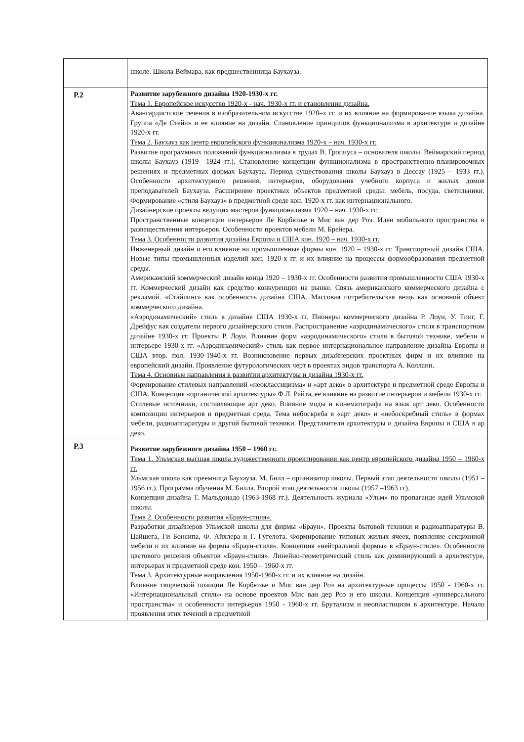| | школе. Школа Веймара, как предшественница Баухауза. |
| Р.2 | Развитие зарубежного дизайна 1920-1930-х гг. Тема 1. Европейское искусство 1920-х - нач. 1930-х гг. и становление дизайна. Авангардистские течения в изобразительном искусстве 1920–х гг. и их влияние на формирование языка дизайна. Группа «Де Стейл» и ее влияние на дизайн. Становление принципов функционализма в архитектуре и дизайне 1920-х гг. Тема 2. Баухауз как центр европейского функционализма 1920-х – нач. 1930-х гг. Развитие программных положений функционализма в трудах В. Гропиуса – основателя школы. Веймарский период школы Баухауз (1919 –1924 гг.). Становление концепции функционализма в пространственно-планировочных решениях и предметных формах Баухауза. Период существования школы Баухауз в Дессау (1925 – 1933 гг.). Особенности архитектурного решения, интерьеров, оборудования учебного корпуса и жилых домов преподавателей Баухауза. Расширение проектных объектов предметной среды: мебель, посуда, светильники. Формирование «стиля Баухауз» в предметной среде кон. 1920-х гг. как интернационального. Дизайнерские проекты ведущих мастеров функционализма 1920 – нач. 1930-х гг. Пространственные концепции интерьеров Ле Корбюзье и Мис ван дер Роэ. Идеи мобильного пространства и развеществления интерьеров. Особенности проектов мебели М. Брейера. Тема 3. Особенности развития дизайна Европы и США кон. 1920 – нач. 1930-х гг. Инженерный дизайн и его влияние на промышленные формы кон. 1920 – 1930-х гг. Транспортный дизайн США. Новые типы промышленных изделий кон. 1920-х гг. и их влияние на процессы формообразования предметной среды. Американский коммерческий дизайн конца 1920 – 1930-х гг. Особенности развития промышленности США 1930-х гг. Коммерческий дизайн как средство конкуренции на рынке. Связь американского коммерческого дизайна с рекламой. «Стайлинг» как особенность дизайна США. Массовая потребительская вещь как основной объект коммерческого дизайна. «Аэродинамический» стиль в дизайне США 1930-х гг. Пионеры коммерческого дизайна Р. Лоуи, У. Тииг, Г. Дрейфус как создатели первого дизайнерского стиля. Распространение «аэродинамического» стиля в транспортном дизайне 1930-х гг. Проекты Р. Лоуи. Влияние форм «аэродинамического» стиля в бытовой технике, мебели и интерьере 1930-х гг. «Аэродинамический» стиль как первое интернациональное направление дизайна Европы и США втор. пол. 1930-1940-х гг. Возникновение первых дизайнерских проектных фирм и их влияние на европейский дизайн. Проявление футурологических черт в проектах видов транспорта А. Коллани. Тема 4. Основные направления в развитии архитектуры и дизайна 1930-х гг. Формирование стилевых направлений «неоклассицизма» и «арт деко» в архитектуре и предметной среде Европы и США. Концепция «органической архитектуры» Ф.Л. Райта, ее влияние на развитие интерьеров и мебели 1930-х гг. Стилевые источники, составляющие арт деко. Влияние моды и кинематографа на язык арт деко. Особенности композиции интерьеров и предметная среда. Тема небоскреба в «арт деко» и «небоскребный стиль» в формах мебели, радиоаппаратуры и другой бытовой техники. Представители архитектуры и дизайна Европы и США в ар деко. |
| Р.3 | Развитие зарубежного дизайна 1950 – 1960 гг. Тема 1. Ульмская высшая школа художественного проектирования как центр европейского дизайна 1950 – 1960-х гг. Ульмская школа как преемница Баухауза. М. Билл – организатор школы. Первый этап деятельности школы (1951 –1956 гг.). Программа обучения М. Билла. Второй этап деятельности школы (1957 –1963 гг). Концепция дизайна Т. Мальдонадо (1963-1968 гг.). Деятельность журнала «Ульм» по пропаганде идей Ульмской школы. Темв 2. Особенности развития «Браун-стиля». Разработки дизайнеров Ульмской школы для фирмы «Браун». Проекты бытовой техники и радиоаппаратуры В. Цайшега, Ги Бонсипа, Ф. Айхлера и Г. Гугелота. Формирование типовых жилых ячеек, появление секционной мебели и их влияние на формы «Браун-стиля». Концепция «нейтральной формы» в «Браун-стиле». Особенности цветового решения объектов «Браун-стиля». Линейно-геометрический стиль как доминирующий в архитектуре, интерьерах и предметной среде кон. 1950 – 1960-х гг. Тема 3. Архитектурные направления 1950-1960-х гг. и их влияние на дизайн. Влияние творческой позиции Ле Корбюзье и Мис ван дер Роэ на архитектурные процессы 1950 - 1960-х гг. «Интернациональный стиль» на основе проектов Мис ван дер Роэ и его школы. Концепция «универсального пространства» и особенности интерьеров 1950 - 1960-х гг. Брутализм и неопластицизм в архитектуре. Начало проявления этих течений в предметной |